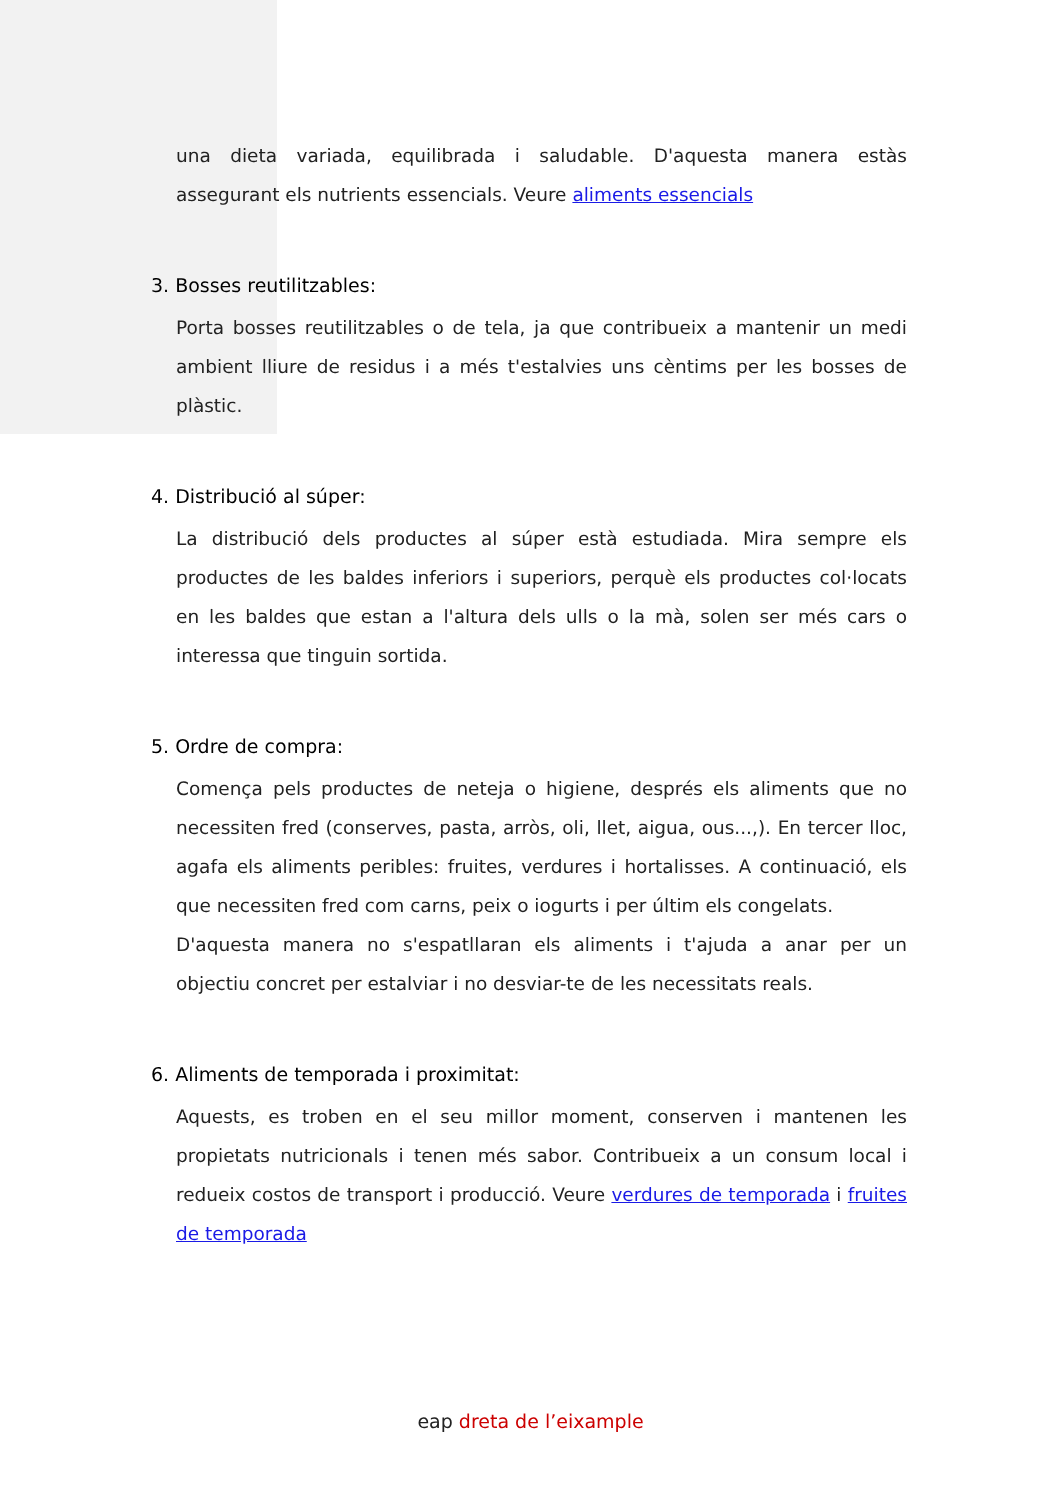una dieta variada, equilibrada i saludable. D'aquesta manera estàs assegurant els nutrients essencials. Veure aliments essencials
3. Bosses reutilitzables:
Porta bosses reutilitzables o de tela, ja que contribueix a mantenir un medi ambient lliure de residus i a més t'estalvies uns cèntims per les bosses de plàstic.
4. Distribució al súper:
La distribució dels productes al súper està estudiada. Mira sempre els productes de les baldes inferiors i superiors, perquè els productes col·locats en les baldes que estan a l'altura dels ulls o la mà, solen ser més cars o interessa que tinguin sortida.
5. Ordre de compra:
Comença pels productes de neteja o higiene, després els aliments que no necessiten fred (conserves, pasta, arròs, oli, llet, aigua, ous...,). En tercer lloc, agafa els aliments peribles: fruites, verdures i hortalisses. A continuació, els que necessiten fred com carns, peix o iogurts i per últim els congelats.
D'aquesta manera no s'espatllaran els aliments i t'ajuda a anar per un objectiu concret per estalviar i no desviar-te de les necessitats reals.
6. Aliments de temporada i proximitat:
Aquests, es troben en el seu millor moment, conserven i mantenen les propietats nutricionals i tenen més sabor. Contribueix a un consum local i redueix costos de transport i producció. Veure verdures de temporada i fruites de temporada
eap dreta de l’eixample